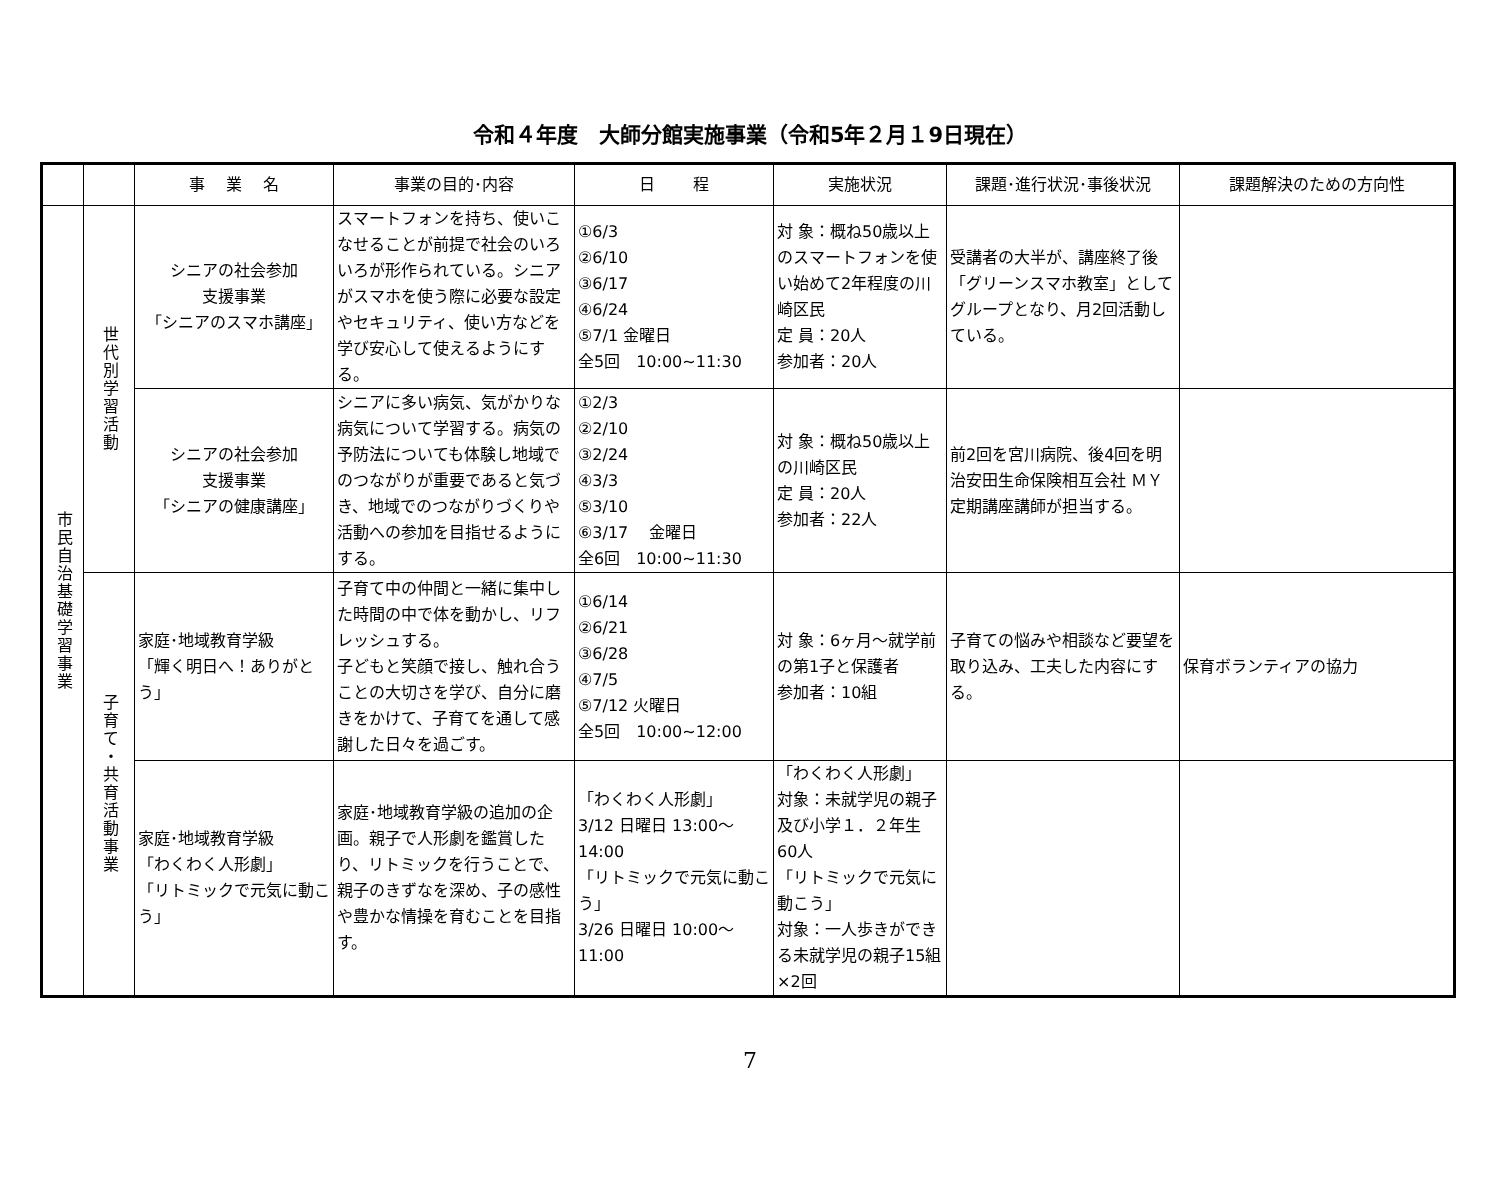令和４年度　大師分館実施事業（令和5年２月１9日現在）
| | | 事 業 名 | 事業の目的･内容 | 日 程 | 実施状況 | 課題･進行状況･事後状況 | 課題解決のための方向性 |
| --- | --- | --- | --- | --- | --- | --- | --- |
| 市民自治基礎学習事業 | 世代別学習活動 | シニアの社会参加 支援事業 「シニアのスマホ講座」 | スマートフォンを持ち、使いこなせることが前提で社会のいろいろが形作られている。シニアがスマホを使う際に必要な設定やセキュリティ、使い方などを学び安心して使えるようにする。 | ①6/3 ②6/10 ③6/17 ④6/24 ⑤7/1 金曜日 全5回 10:00~11:30 | 対 象：概ね50歳以上のスマートフォンを使い始めて2年程度の川崎区民 定 員：20人 参加者：20人 | 受講者の大半が、講座終了後「グリーンスマホ教室」としてグループとなり、月2回活動している。 | |
| | | シニアの社会参加 支援事業 「シニアの健康講座」 | シニアに多い病気、気がかりな病気について学習する。病気の予防法についても体験し地域でのつながりが重要であると気づき、地域でのつながりづくりや活動への参加を目指せるようにする。 | ①2/3 ②2/10 ③2/24 ④3/3 ⑤3/10 ⑥3/17 金曜日 全6回 10:00~11:30 | 対 象：概ね50歳以上の川崎区民 定 員：20人 参加者：22人 | 前2回を宮川病院、後4回を明治安田生命保険相互会社 ＭＹ定期講座講師が担当する。 | |
| | 子育て・共育活動事業 | 家庭･地域教育学級 「輝く明日へ！ありがとう」 | 子育て中の仲間と一緒に集中した時間の中で体を動かし、リフレッシュする。 子どもと笑顔で接し、触れ合うことの大切さを学び、自分に磨きをかけて、子育てを通して感謝した日々を過ごす。 | ①6/14 ②6/21 ③6/28 ④7/5 ⑤7/12 火曜日 全5回 10:00~12:00 | 対 象：6ヶ月～就学前の第1子と保護者 参加者：10組 | 子育ての悩みや相談など要望を取り込み、工夫した内容にする。 | 保育ボランティアの協力 |
| | | 家庭･地域教育学級 「わくわく人形劇」 「リトミックで元気に動こう」 | 家庭･地域教育学級の追加の企画。親子で人形劇を鑑賞したり、リトミックを行うことで、親子のきずなを深め、子の感性や豊かな情操を育むことを目指す。 | 「わくわく人形劇」 3/12 日曜日 13:00～14:00 「リトミックで元気に動こう」 3/26 日曜日 10:00～11:00 | 「わくわく人形劇」 対象：未就学児の親子及び小学１．２年生 60人 「リトミックで元気に動こう」 対象：一人歩きができる未就学児の親子15組×2回 | | |
7